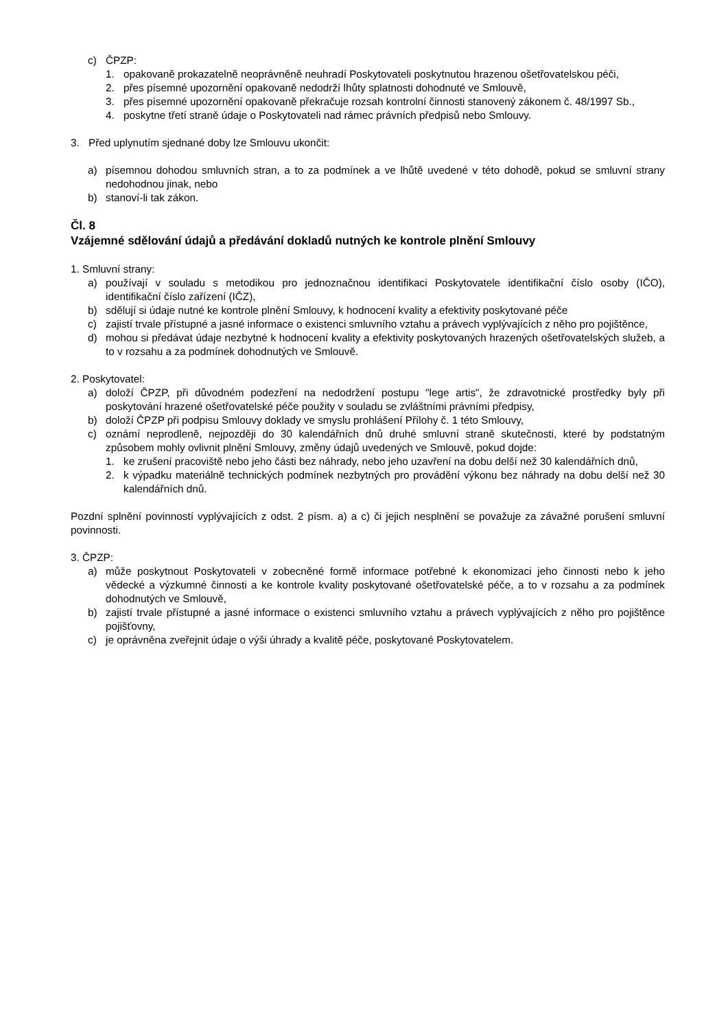c) ČPZP:
1. opakovaně prokazatelně neoprávněně neuhradí Poskytovateli poskytnutou hrazenou ošetřovatelskou péči,
2. přes písemné upozornění opakovaně nedodrží lhůty splatnosti dohodnuté ve Smlouvě,
3. přes písemné upozornění opakovaně překračuje rozsah kontrolní činnosti stanovený zákonem č. 48/1997 Sb.,
4. poskytne třetí straně údaje o Poskytovateli nad rámec právních předpisů nebo Smlouvy.
3. Před uplynutím sjednané doby lze Smlouvu ukončit:
a) písemnou dohodou smluvních stran, a to za podmínek a ve lhůtě uvedené v této dohodě, pokud se smluvní strany nedohodnou jinak, nebo
b) stanoví-li tak zákon.
Čl. 8
Vzájemné sdělování údajů a předávání dokladů nutných ke kontrole plnění Smlouvy
1. Smluvní strany:
a) používají v souladu s metodikou pro jednoznačnou identifikaci Poskytovatele identifikační číslo osoby (IČO), identifikační číslo zařízení (IČZ),
b) sdělují si údaje nutné ke kontrole plnění Smlouvy, k hodnocení kvality a efektivity poskytované péče
c) zajistí trvale přístupné a jasné informace o existenci smluvního vztahu a právech vyplývajících z něho pro pojištěnce,
d) mohou si předávat údaje nezbytné k hodnocení kvality a efektivity poskytovaných hrazených ošetřovatelských služeb, a to v rozsahu a za podmínek dohodnutých ve Smlouvě.
2. Poskytovatel:
a) doloží ČPZP, při důvodném podezření na nedodržení postupu "lege artis", že zdravotnické prostředky byly při poskytování hrazené ošetřovatelské péče použity v souladu se zvláštními právními předpisy,
b) doloží ČPZP při podpisu Smlouvy doklady ve smyslu prohlášení Přílohy č. 1 této Smlouvy,
c) oznámí neprodleně, nejpozději do 30 kalendářních dnů druhé smluvní straně skutečnosti, které by podstatným způsobem mohly ovlivnit plnění Smlouvy, změny údajů uvedených ve Smlouvě, pokud dojde:
1. ke zrušení pracoviště nebo jeho části bez náhrady, nebo jeho uzavření na dobu delší než 30 kalendářních dnů,
2. k výpadku materiálně technických podmínek nezbytných pro provádění výkonu bez náhrady na dobu delší než 30 kalendářních dnů.
Pozdní splnění povinností vyplývajících z odst. 2 písm. a) a c) či jejich nesplnění se považuje za závažné porušení smluvní povinnosti.
3. ČPZP:
a) může poskytnout Poskytovateli v zobecněné formě informace potřebné k ekonomizaci jeho činnosti nebo k jeho vědecké a výzkumné činnosti a ke kontrole kvality poskytované ošetřovatelské péče, a to v rozsahu a za podmínek dohodnutých ve Smlouvě,
b) zajistí trvale přístupné a jasné informace o existenci smluvního vztahu a právech vyplývajících z něho pro pojištěnce pojišťovny,
c) je oprávněna zveřejnit údaje o výši úhrady a kvalitě péče, poskytované Poskytovatelem.